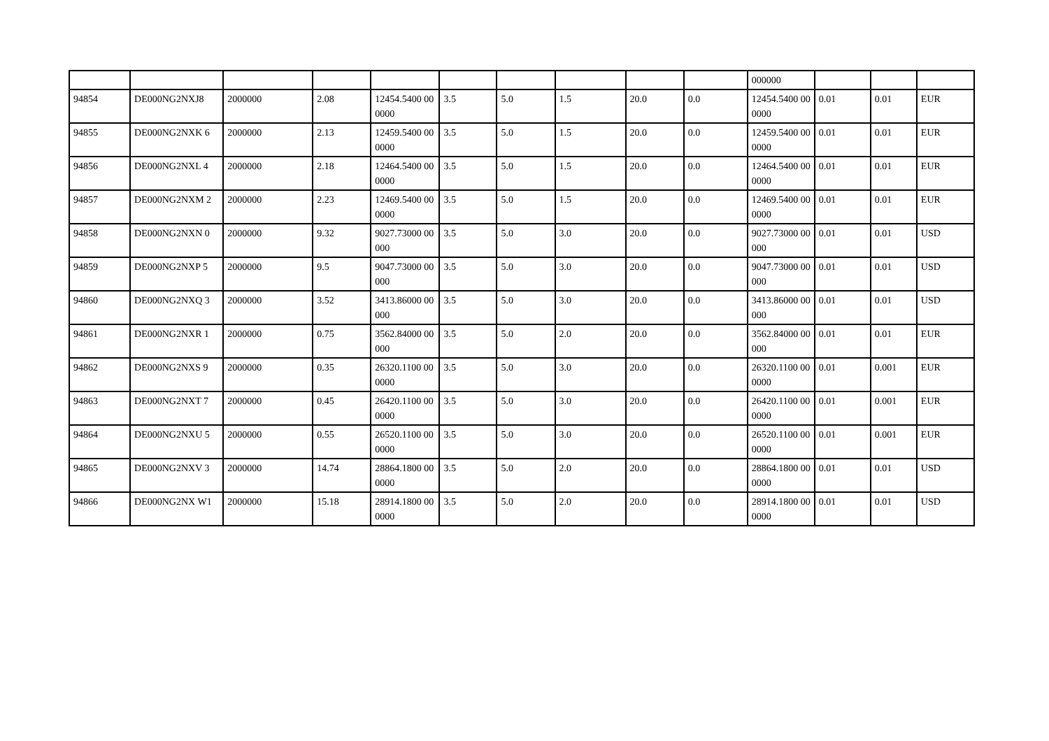| | | | | | | | | | | 000000 | | | |
| 94854 | DE000NG2NXJ8 | 2000000 | 2.08 | 12454.5400 000000 | 3.5 | 5.0 | 1.5 | 20.0 | 0.0 | 12454.5400 000000 | 0.01 | 0.01 | EUR |
| 94855 | DE000NG2NXK 6 | 2000000 | 2.13 | 12459.5400 000000 | 3.5 | 5.0 | 1.5 | 20.0 | 0.0 | 12459.5400 000000 | 0.01 | 0.01 | EUR |
| 94856 | DE000NG2NXL 4 | 2000000 | 2.18 | 12464.5400 000000 | 3.5 | 5.0 | 1.5 | 20.0 | 0.0 | 12464.5400 000000 | 0.01 | 0.01 | EUR |
| 94857 | DE000NG2NXM 2 | 2000000 | 2.23 | 12469.5400 000000 | 3.5 | 5.0 | 1.5 | 20.0 | 0.0 | 12469.5400 000000 | 0.01 | 0.01 | EUR |
| 94858 | DE000NG2NXN 0 | 2000000 | 9.32 | 9027.73000 00000 | 3.5 | 5.0 | 3.0 | 20.0 | 0.0 | 9027.73000 00000 | 0.01 | 0.01 | USD |
| 94859 | DE000NG2NXP 5 | 2000000 | 9.5 | 9047.73000 00000 | 3.5 | 5.0 | 3.0 | 20.0 | 0.0 | 9047.73000 00000 | 0.01 | 0.01 | USD |
| 94860 | DE000NG2NXQ 3 | 2000000 | 3.52 | 3413.86000 00000 | 3.5 | 5.0 | 3.0 | 20.0 | 0.0 | 3413.86000 00000 | 0.01 | 0.01 | USD |
| 94861 | DE000NG2NXR 1 | 2000000 | 0.75 | 3562.84000 00000 | 3.5 | 5.0 | 2.0 | 20.0 | 0.0 | 3562.84000 00000 | 0.01 | 0.01 | EUR |
| 94862 | DE000NG2NXS 9 | 2000000 | 0.35 | 26320.1100 000000 | 3.5 | 5.0 | 3.0 | 20.0 | 0.0 | 26320.1100 000000 | 0.01 | 0.001 | EUR |
| 94863 | DE000NG2NXT 7 | 2000000 | 0.45 | 26420.1100 000000 | 3.5 | 5.0 | 3.0 | 20.0 | 0.0 | 26420.1100 000000 | 0.01 | 0.001 | EUR |
| 94864 | DE000NG2NXU 5 | 2000000 | 0.55 | 26520.1100 000000 | 3.5 | 5.0 | 3.0 | 20.0 | 0.0 | 26520.1100 000000 | 0.01 | 0.001 | EUR |
| 94865 | DE000NG2NXV 3 | 2000000 | 14.74 | 28864.1800 000000 | 3.5 | 5.0 | 2.0 | 20.0 | 0.0 | 28864.1800 000000 | 0.01 | 0.01 | USD |
| 94866 | DE000NG2NX W1 | 2000000 | 15.18 | 28914.1800 000000 | 3.5 | 5.0 | 2.0 | 20.0 | 0.0 | 28914.1800 000000 | 0.01 | 0.01 | USD |